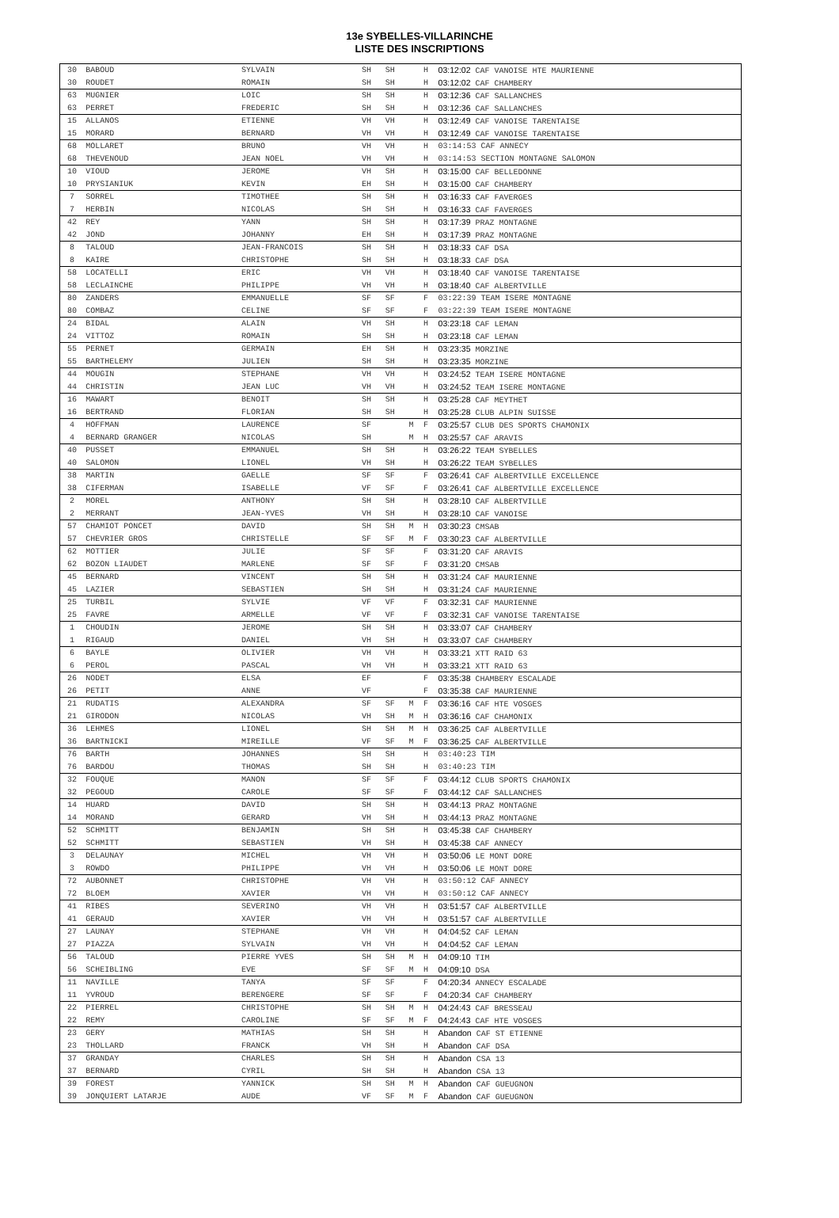13e SYBELLES-VILLARINCHE
LISTE DES INSCRIPTIONS
| 30 | BABOUD | SYLVAIN | SH | SH | | H | 03:12:02 CAF VANOISE HTE MAURIENNE |
| 30 | ROUDET | ROMAIN | SH | SH | | H | 03:12:02 CAF CHAMBERY |
| 63 | MUGNIER | LOIC | SH | SH | | H | 03:12:36 CAF SALLANCHES |
| 63 | PERRET | FREDERIC | SH | SH | | H | 03:12:36 CAF SALLANCHES |
| 15 | ALLANOS | ETIENNE | VH | VH | | H | 03:12:49 CAF VANOISE TARENTAISE |
| 15 | MORARD | BERNARD | VH | VH | | H | 03:12:49 CAF VANOISE TARENTAISE |
| 68 | MOLLARET | BRUNO | VH | VH | | H | 03:14:53 CAF ANNECY |
| 68 | THEVENOUD | JEAN NOEL | VH | VH | | H | 03:14:53 SECTION MONTAGNE SALOMON |
| 10 | VIOUD | JEROME | VH | SH | | H | 03:15:00 CAF BELLEDONNE |
| 10 | PRYSIANIUK | KEVIN | EH | SH | | H | 03:15:00 CAF CHAMBERY |
| 7 | SORREL | TIMOTHEE | SH | SH | | H | 03:16:33 CAF FAVERGES |
| 7 | HERBIN | NICOLAS | SH | SH | | H | 03:16:33 CAF FAVERGES |
| 42 | REY | YANN | SH | SH | | H | 03:17:39 PRAZ MONTAGNE |
| 42 | JOND | JOHANNY | EH | SH | | H | 03:17:39 PRAZ MONTAGNE |
| 8 | TALOUD | JEAN-FRANCOIS | SH | SH | | H | 03:18:33 CAF DSA |
| 8 | KAIRE | CHRISTOPHE | SH | SH | | H | 03:18:33 CAF DSA |
| 58 | LOCATELLI | ERIC | VH | VH | | H | 03:18:40 CAF VANOISE TARENTAISE |
| 58 | LECLAINCHE | PHILIPPE | VH | VH | | H | 03:18:40 CAF ALBERTVILLE |
| 80 | ZANDERS | EMMANUELLE | SF | SF | | F | 03:22:39 TEAM ISERE MONTAGNE |
| 80 | COMBAZ | CELINE | SF | SF | | F | 03:22:39 TEAM ISERE MONTAGNE |
| 24 | BIDAL | ALAIN | VH | SH | | H | 03:23:18 CAF LEMAN |
| 24 | VITTOZ | ROMAIN | SH | SH | | H | 03:23:18 CAF LEMAN |
| 55 | PERNET | GERMAIN | EH | SH | | H | 03:23:35 MORZINE |
| 55 | BARTHELEMY | JULIEN | SH | SH | | H | 03:23:35 MORZINE |
| 44 | MOUGIN | STEPHANE | VH | VH | | H | 03:24:52 TEAM ISERE MONTAGNE |
| 44 | CHRISTIN | JEAN LUC | VH | VH | | H | 03:24:52 TEAM ISERE MONTAGNE |
| 16 | MAWART | BENOIT | SH | SH | | H | 03:25:28 CAF MEYTHET |
| 16 | BERTRAND | FLORIAN | SH | SH | | H | 03:25:28 CLUB ALPIN SUISSE |
| 4 | HOFFMAN | LAURENCE | SF | | M | F | 03:25:57 CLUB DES SPORTS CHAMONIX |
| 4 | BERNARD GRANGER | NICOLAS | SH | | M | H | 03:25:57 CAF ARAVIS |
| 40 | PUSSET | EMMANUEL | SH | SH | | H | 03:26:22 TEAM SYBELLES |
| 40 | SALOMON | LIONEL | VH | SH | | H | 03:26:22 TEAM SYBELLES |
| 38 | MARTIN | GAELLE | SF | SF | | F | 03:26:41 CAF ALBERTVILLE EXCELLENCE |
| 38 | CIFERMAN | ISABELLE | VF | SF | | F | 03:26:41 CAF ALBERTVILLE EXCELLENCE |
| 2 | MOREL | ANTHONY | SH | SH | | H | 03:28:10 CAF ALBERTVILLE |
| 2 | MERRANT | JEAN-YVES | VH | SH | | H | 03:28:10 CAF VANOISE |
| 57 | CHAMIOT PONCET | DAVID | SH | SH | M | H | 03:30:23 CMSAB |
| 57 | CHEVRIER GROS | CHRISTELLE | SF | SF | M | F | 03:30:23 CAF ALBERTVILLE |
| 62 | MOTTIER | JULIE | SF | SF | | F | 03:31:20 CAF ARAVIS |
| 62 | BOZON LIAUDET | MARLENE | SF | SF | | F | 03:31:20 CMSAB |
| 45 | BERNARD | VINCENT | SH | SH | | H | 03:31:24 CAF MAURIENNE |
| 45 | LAZIER | SEBASTIEN | SH | SH | | H | 03:31:24 CAF MAURIENNE |
| 25 | TURBIL | SYLVIE | VF | VF | | F | 03:32:31 CAF MAURIENNE |
| 25 | FAVRE | ARMELLE | VF | VF | | F | 03:32:31 CAF VANOISE TARENTAISE |
| 1 | CHOUDIN | JEROME | SH | SH | | H | 03:33:07 CAF CHAMBERY |
| 1 | RIGAUD | DANIEL | VH | SH | | H | 03:33:07 CAF CHAMBERY |
| 6 | BAYLE | OLIVIER | VH | VH | | H | 03:33:21 XTT RAID 63 |
| 6 | PEROL | PASCAL | VH | VH | | H | 03:33:21 XTT RAID 63 |
| 26 | NODET | ELSA | EF | | | F | 03:35:38 CHAMBERY ESCALADE |
| 26 | PETIT | ANNE | VF | | | F | 03:35:38 CAF MAURIENNE |
| 21 | RUDATIS | ALEXANDRA | SF | SF | M | F | 03:36:16 CAF HTE VOSGES |
| 21 | GIRODON | NICOLAS | VH | SH | M | H | 03:36:16 CAF CHAMONIX |
| 36 | LEHMES | LIONEL | SH | SH | M | H | 03:36:25 CAF ALBERTVILLE |
| 36 | BARTNICKI | MIREILLE | VF | SF | M | F | 03:36:25 CAF ALBERTVILLE |
| 76 | BARTH | JOHANNES | SH | SH | | H | 03:40:23 TIM |
| 76 | BARDOU | THOMAS | SH | SH | | H | 03:40:23 TIM |
| 32 | FOUQUE | MANON | SF | SF | | F | 03:44:12 CLUB SPORTS CHAMONIX |
| 32 | PEGOUD | CAROLE | SF | SF | | F | 03:44:12 CAF SALLANCHES |
| 14 | HUARD | DAVID | SH | SH | | H | 03:44:13 PRAZ MONTAGNE |
| 14 | MORAND | GERARD | VH | SH | | H | 03:44:13 PRAZ MONTAGNE |
| 52 | SCHMITT | BENJAMIN | SH | SH | | H | 03:45:38 CAF CHAMBERY |
| 52 | SCHMITT | SEBASTIEN | VH | SH | | H | 03:45:38 CAF ANNECY |
| 3 | DELAUNAY | MICHEL | VH | VH | | H | 03:50:06 LE MONT DORE |
| 3 | ROWDO | PHILIPPE | VH | VH | | H | 03:50:06 LE MONT DORE |
| 72 | AUBONNET | CHRISTOPHE | VH | VH | | H | 03:50:12 CAF ANNECY |
| 72 | BLOEM | XAVIER | VH | VH | | H | 03:50:12 CAF ANNECY |
| 41 | RIBES | SEVERINO | VH | VH | | H | 03:51:57 CAF ALBERTVILLE |
| 41 | GERAUD | XAVIER | VH | VH | | H | 03:51:57 CAF ALBERTVILLE |
| 27 | LAUNAY | STEPHANE | VH | VH | | H | 04:04:52 CAF LEMAN |
| 27 | PIAZZA | SYLVAIN | VH | VH | | H | 04:04:52 CAF LEMAN |
| 56 | TALOUD | PIERRE YVES | SH | SH | M | H | 04:09:10 TIM |
| 56 | SCHEIBLING | EVE | SF | SF | M | H | 04:09:10 DSA |
| 11 | NAVILLE | TANYA | SF | SF | | F | 04:20:34 ANNECY ESCALADE |
| 11 | YVROUD | BERENGERE | SF | SF | | F | 04:20:34 CAF CHAMBERY |
| 22 | PIERREL | CHRISTOPHE | SH | SH | M | H | 04:24:43 CAF BRESSEAU |
| 22 | REMY | CAROLINE | SF | SF | M | F | 04:24:43 CAF HTE VOSGES |
| 23 | GERY | MATHIAS | SH | SH | | H | Abandon CAF ST ETIENNE |
| 23 | THOLLARD | FRANCK | VH | SH | | H | Abandon CAF DSA |
| 37 | GRANDAY | CHARLES | SH | SH | | H | Abandon CSA 13 |
| 37 | BERNARD | CYRIL | SH | SH | | H | Abandon CSA 13 |
| 39 | FOREST | YANNICK | SH | SH | M | H | Abandon CAF GUEUGNON |
| 39 | JONQUIERT LATARJE | AUDE | VF | SF | M | F | Abandon CAF GUEUGNON |